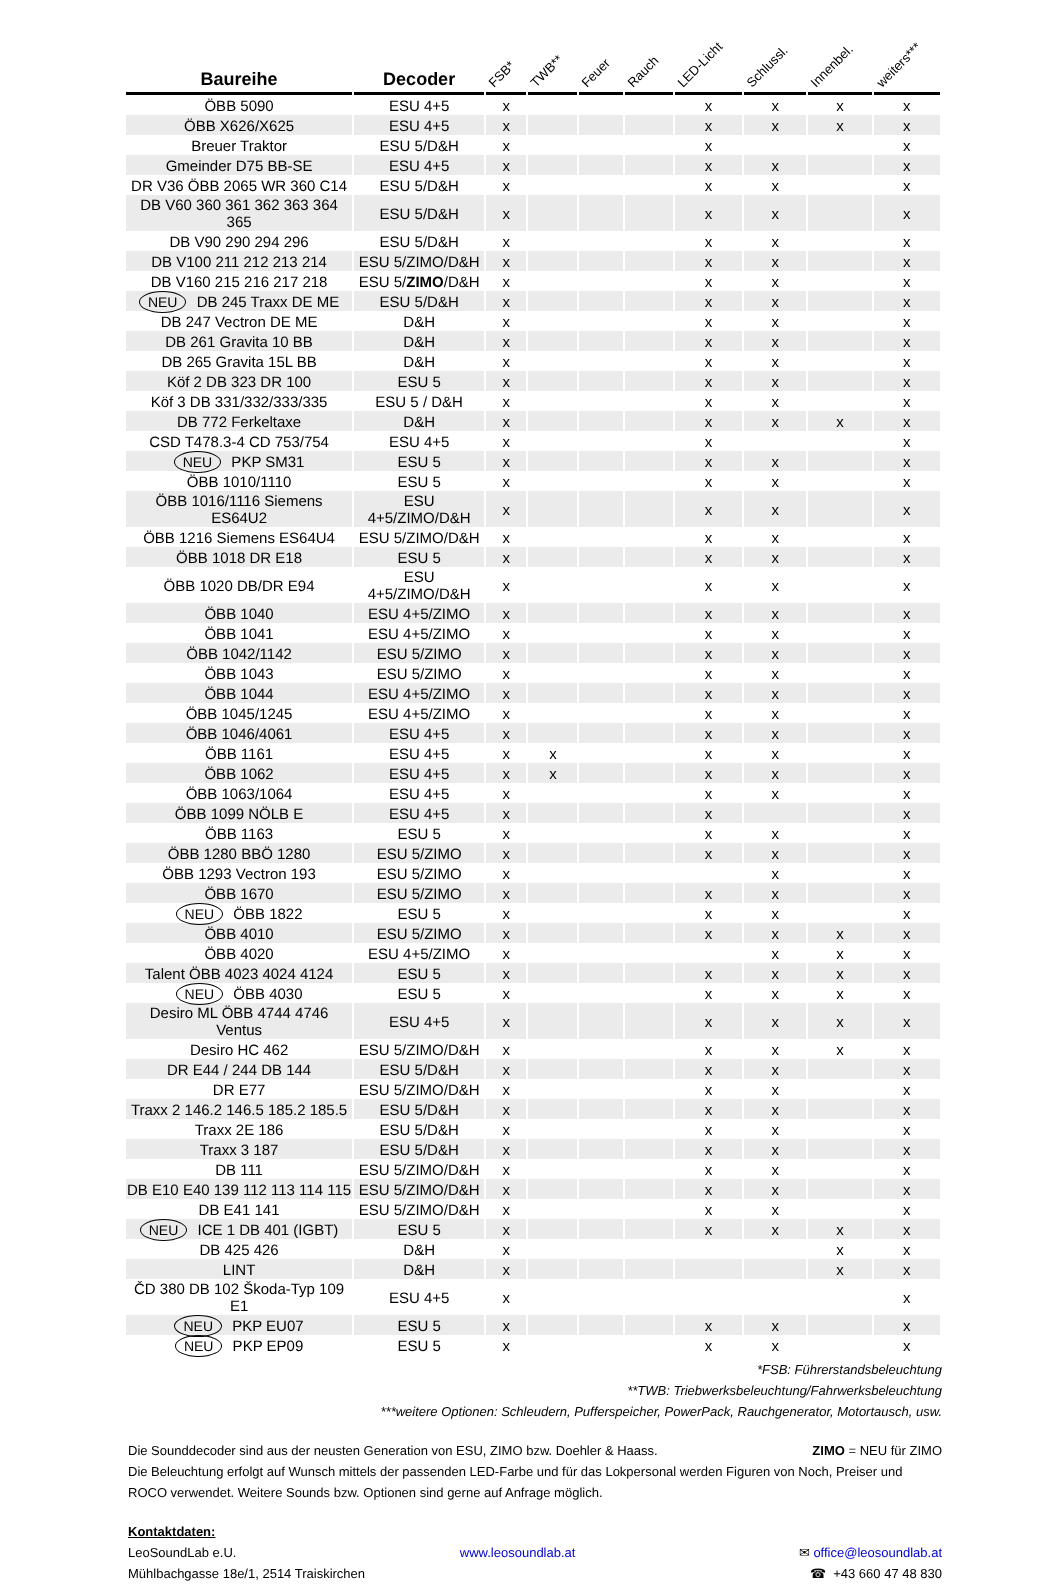| Baureihe | Decoder | FSB* | TWB** | Feuer | Rauch | LED-Licht | Schlussl. | Innenbel. | weiters*** |
| --- | --- | --- | --- | --- | --- | --- | --- | --- | --- |
| ÖBB 5090 | ESU 4+5 | x | | | | x | x | x | x |
| ÖBB X626/X625 | ESU 4+5 | x | | | | x | x | x | x |
| Breuer Traktor | ESU 5/D&H | x | | | | x | | | x |
| Gmeinder D75 BB-SE | ESU 4+5 | x | | | | x | x | | x |
| DR V36 ÖBB 2065 WR 360 C14 | ESU 5/D&H | x | | | | x | x | | x |
| DB V60 360 361 362 363 364 365 | ESU 5/D&H | x | | | | x | x | | x |
| DB V90 290 294 296 | ESU 5/D&H | x | | | | x | x | | x |
| DB V100 211 212 213 214 | ESU 5/ZIMO/D&H | x | | | | x | x | | x |
| DB V160 215 216 217 218 | ESU 5/ ZIMO /D&H | x | | | | x | x | | x |
| NEU DB 245 Traxx DE ME | ESU 5/D&H | x | | | | x | x | | x |
| DB 247 Vectron DE ME | D&H | x | | | | x | x | | x |
| DB 261 Gravita 10 BB | D&H | x | | | | x | x | | x |
| DB 265 Gravita 15L BB | D&H | x | | | | x | x | | x |
| Köf 2 DB 323 DR 100 | ESU 5 | x | | | | x | x | | x |
| Köf 3 DB 331/332/333/335 | ESU 5 / D&H | x | | | | x | x | | x |
| DB 772 Ferkeltaxe | D&H | x | | | | x | x | x | x |
| CSD T478.3-4 CD 753/754 | ESU 4+5 | x | | | | x | | | x |
| NEU PKP SM31 | ESU 5 | x | | | | x | x | | x |
| ÖBB 1010/1110 | ESU 5 | x | | | | x | x | | x |
| ÖBB 1016/1116 Siemens ES64U2 | ESU 4+5/ZIMO/D&H | x | | | | x | x | | x |
| ÖBB 1216 Siemens ES64U4 | ESU 5/ZIMO/D&H | x | | | | x | x | | x |
| ÖBB 1018 DR E18 | ESU 5 | x | | | | x | x | | x |
| ÖBB 1020 DB/DR E94 | ESU 4+5/ZIMO/D&H | x | | | | x | x | | x |
| ÖBB 1040 | ESU 4+5/ZIMO | x | | | | x | x | | x |
| ÖBB 1041 | ESU 4+5/ZIMO | x | | | | x | x | | x |
| ÖBB 1042/1142 | ESU 5/ZIMO | x | | | | x | x | | x |
| ÖBB 1043 | ESU 5/ZIMO | x | | | | x | x | | x |
| ÖBB 1044 | ESU 4+5/ZIMO | x | | | | x | x | | x |
| ÖBB 1045/1245 | ESU 4+5/ZIMO | x | | | | x | x | | x |
| ÖBB 1046/4061 | ESU 4+5 | x | | | | x | x | | x |
| ÖBB 1161 | ESU 4+5 | x | x | | | x | x | | x |
| ÖBB 1062 | ESU 4+5 | x | x | | | x | x | | x |
| ÖBB 1063/1064 | ESU 4+5 | x | | | | x | x | | x |
| ÖBB 1099 NÖLB E | ESU 4+5 | x | | | | x | | | x |
| ÖBB 1163 | ESU 5 | x | | | | x | x | | x |
| ÖBB 1280 BBÖ 1280 | ESU 5/ZIMO | x | | | | x | x | | x |
| ÖBB 1293 Vectron 193 | ESU 5/ZIMO | x | | | | | x | | x |
| ÖBB 1670 | ESU 5/ZIMO | x | | | | x | x | | x |
| NEU ÖBB 1822 | ESU 5 | x | | | | x | x | | x |
| ÖBB 4010 | ESU 5/ZIMO | x | | | | x | x | x | x |
| ÖBB 4020 | ESU 4+5/ZIMO | x | | | | | x | x | x |
| Talent ÖBB 4023 4024 4124 | ESU 5 | x | | | | x | x | x | x |
| NEU ÖBB 4030 | ESU 5 | x | | | | x | x | x | x |
| Desiro ML ÖBB 4744 4746 Ventus | ESU 4+5 | x | | | | x | x | x | x |
| Desiro HC 462 | ESU 5/ZIMO/D&H | x | | | | x | x | x | x |
| DR E44 / 244 DB 144 | ESU 5/D&H | x | | | | x | x | | x |
| DR E77 | ESU 5/ZIMO/D&H | x | | | | x | x | | x |
| Traxx 2 146.2 146.5 185.2 185.5 | ESU 5/D&H | x | | | | x | x | | x |
| Traxx 2E 186 | ESU 5/D&H | x | | | | x | x | | x |
| Traxx 3 187 | ESU 5/D&H | x | | | | x | x | | x |
| DB 111 | ESU 5/ZIMO/D&H | x | | | | x | x | | x |
| DB E10 E40 139 112 113 114 115 | ESU 5/ZIMO/D&H | x | | | | x | x | | x |
| DB E41 141 | ESU 5/ZIMO/D&H | x | | | | x | x | | x |
| NEU ICE 1 DB 401 (IGBT) | ESU 5 | x | | | | x | x | x | x |
| DB 425 426 | D&H | x | | | | | | x | x |
| LINT | D&H | x | | | | | | x | x |
| ČD 380 DB 102 Škoda-Typ 109 E1 | ESU 4+5 | x | | | | | | | x |
| NEU PKP EU07 | ESU 5 | x | | | | x | x | | x |
| NEU PKP EP09 | ESU 5 | x | | | | x | x | | x |
*FSB: Führerstandsbeleuchtung
**TWB: Triebwerksbeleuchtung/Fahrwerksbeleuchtung
***weitere Optionen: Schleudern, Pufferspeicher, PowerPack, Rauchgenerator, Motortausch, usw.
Die Sounddecoder sind aus der neusten Generation von ESU, ZIMO bzw. Doehler & Haass. ZIMO = NEU für ZIMO
Die Beleuchtung erfolgt auf Wunsch mittels der passenden LED-Farbe und für das Lokpersonal werden Figuren von Noch, Preiser und ROCO verwendet. Weitere Sounds bzw. Optionen sind gerne auf Anfrage möglich.
Kontaktdaten:
LeoSoundLab e.U. www.leosoundlab.at ✉ office@leosoundlab.at
Mühlbachgasse 18e/1, 2514 Traiskirchen ☎ +43 660 47 48 830